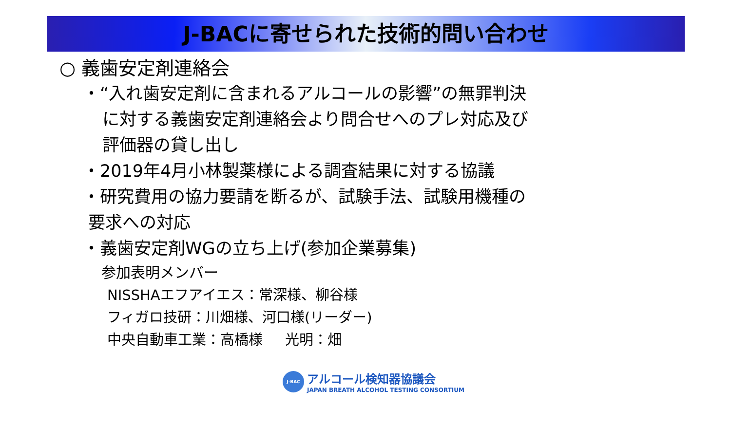J-BACに寄せられた技術的問い合わせ
○ 義歯安定剤連絡会
・“入れ歯安定剤に含まれるアルコールの影響”の無罪判決
に対する義歯安定剤連絡会より問合せへのプレ対応及び
評価器の貸し出し
・2019年4月小林製薬様による調査結果に対する協議
・研究費用の協力要請を断るが、試験手法、試験用機種の
要求への対応
・義歯安定剤WGの立ち上げ(参加企業募集)
参加表明メンバー
NISSHAエフアイエス：常深様、柳谷様
フィガロ技研：川畑様、河口様(リーダー)
中央自動車工業：高橋様 光明：畑
J-BAC
アルコール検知器協議会
JAPAN BREATH ALCOHOL TESTING CONSORTIUM